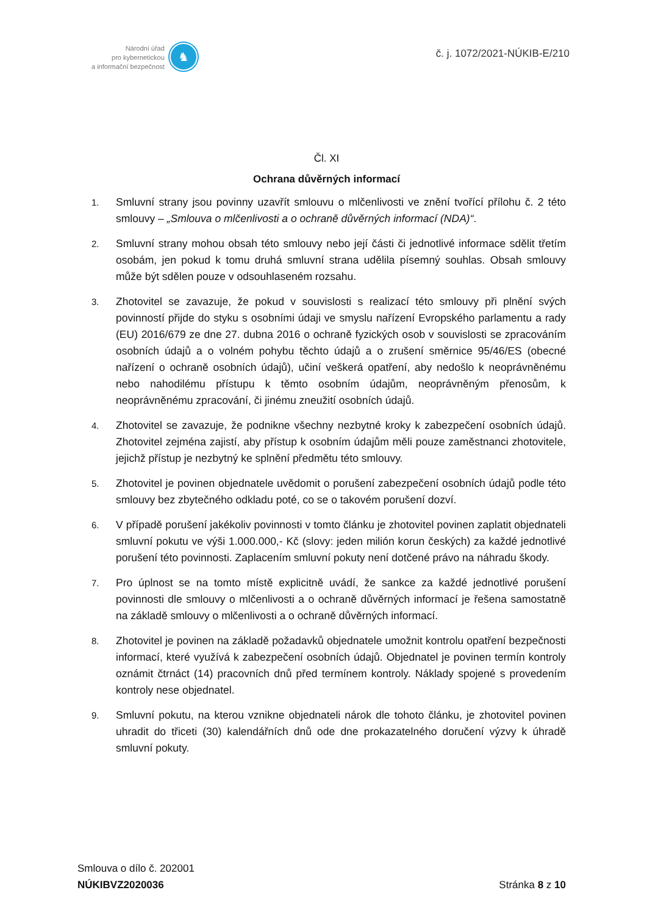Národní úřad
pro kybernetickou
a informační bezpečnost
♞
č. j. 1072/2021-NÚKIB-E/210
Čl. XI
Ochrana důvěrných informací
1. Smluvní strany jsou povinny uzavřít smlouvu o mlčenlivosti ve znění tvořící přílohu č. 2 této smlouvy – „Smlouva o mlčenlivosti a o ochraně důvěrných informací (NDA)“.
2. Smluvní strany mohou obsah této smlouvy nebo její části či jednotlivé informace sdělit třetím osobám, jen pokud k tomu druhá smluvní strana udělila písemný souhlas. Obsah smlouvy může být sdělen pouze v odsouhlaseném rozsahu.
3. Zhotovitel se zavazuje, že pokud v souvislosti s realizací této smlouvy při plnění svých povinností přijde do styku s osobními údaji ve smyslu nařízení Evropského parlamentu a rady (EU) 2016/679 ze dne 27. dubna 2016 o ochraně fyzických osob v souvislosti se zpracováním osobních údajů a o volném pohybu těchto údajů a o zrušení směrnice 95/46/ES (obecné nařízení o ochraně osobních údajů), učiní veškerá opatření, aby nedošlo k neoprávněnému nebo nahodilému přístupu k těmto osobním údajům, neoprávněným přenosům, k neoprávněnému zpracování, či jinému zneužití osobních údajů.
4. Zhotovitel se zavazuje, že podnikne všechny nezbytné kroky k zabezpečení osobních údajů. Zhotovitel zejména zajistí, aby přístup k osobním údajům měli pouze zaměstnanci zhotovitele, jejichž přístup je nezbytný ke splnění předmětu této smlouvy.
5. Zhotovitel je povinen objednatele uvědomit o porušení zabezpečení osobních údajů podle této smlouvy bez zbytečného odkladu poté, co se o takovém porušení dozví.
6. V případě porušení jakékoliv povinnosti v tomto článku je zhotovitel povinen zaplatit objednateli smluvní pokutu ve výši 1.000.000,- Kč (slovy: jeden milión korun českých) za každé jednotlivé porušení této povinnosti. Zaplacením smluvní pokuty není dotčené právo na náhradu škody.
7. Pro úplnost se na tomto místě explicitně uvádí, že sankce za každé jednotlivé porušení povinnosti dle smlouvy o mlčenlivosti a o ochraně důvěrných informací je řešena samostatně na základě smlouvy o mlčenlivosti a o ochraně důvěrných informací.
8. Zhotovitel je povinen na základě požadavků objednatele umožnit kontrolu opatření bezpečnosti informací, které využívá k zabezpečení osobních údajů. Objednatel je povinen termín kontroly oznámit čtrnáct (14) pracovních dnů před termínem kontroly. Náklady spojené s provedením kontroly nese objednatel.
9. Smluvní pokutu, na kterou vznikne objednateli nárok dle tohoto článku, je zhotovitel povinen uhradit do třiceti (30) kalendářních dnů ode dne prokazatelného doručení výzvy k úhradě smluvní pokuty.
Smlouva o dílo č. 202001
NÚKIBVZ2020036 Stránka 8 z 10